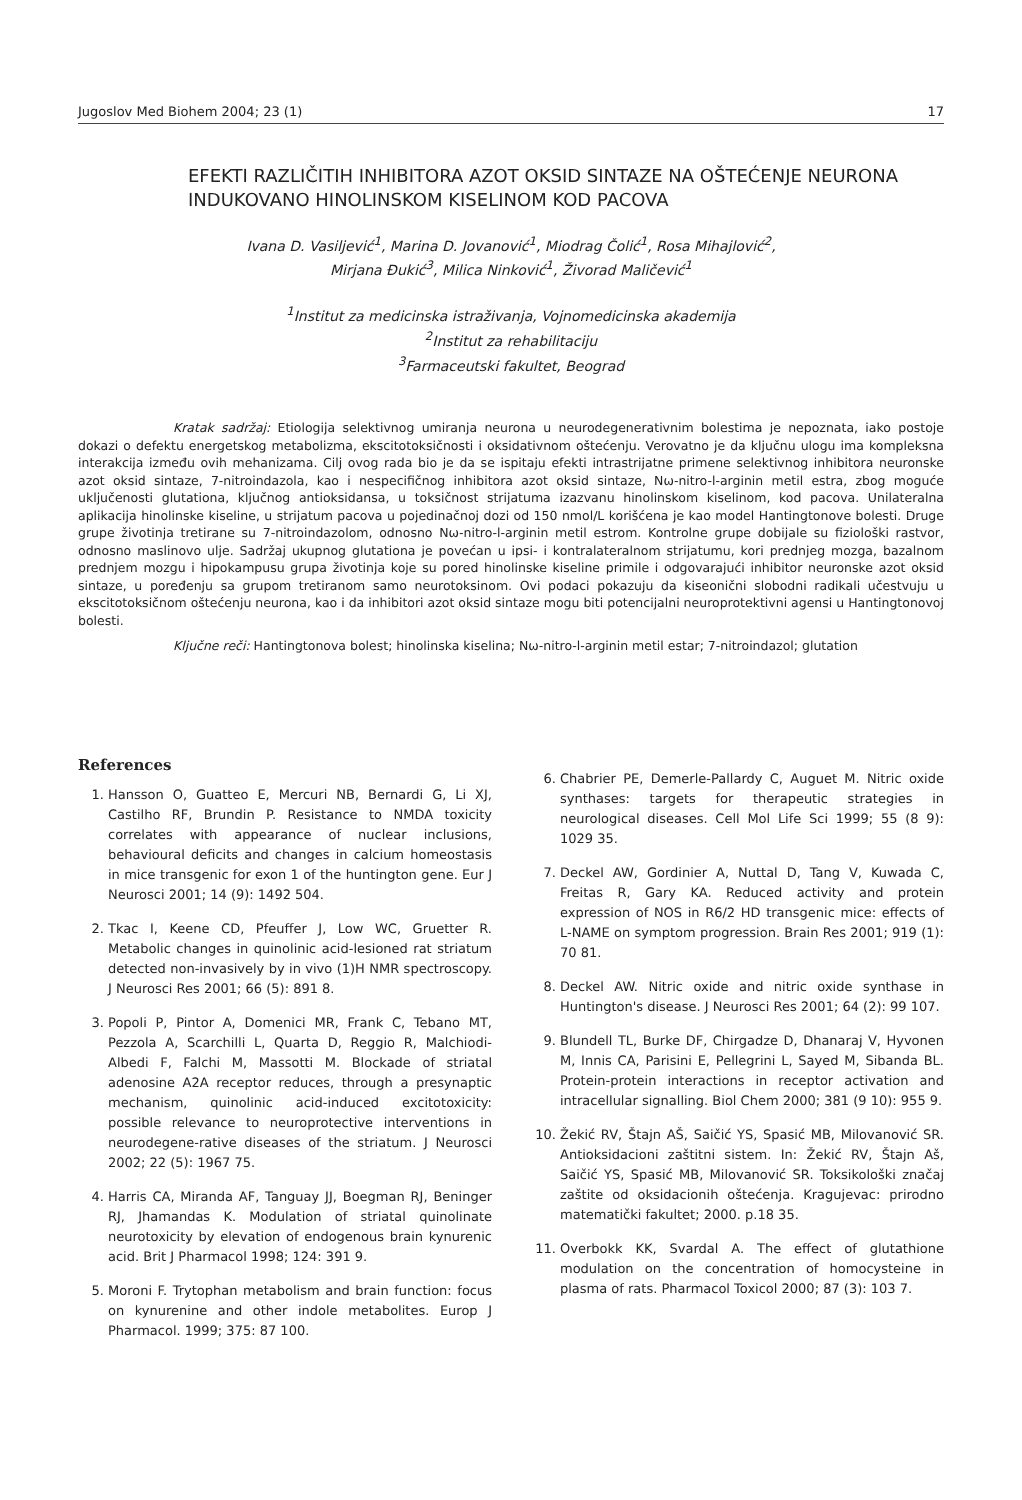Jugoslov Med Biohem 2004; 23 (1) 17
EFEKTI RAZLIČITIH INHIBITORA AZOT OKSID SINTAZE NA OŠTEĆENJE NEURONA INDUKOVANO HINOLINSKOM KISELINOM KOD PACOVA
Ivana D. Vasiljević<sup>1</sup>, Marina D. Jovanović<sup>1</sup>, Miodrag Čolić<sup>1</sup>, Rosa Mihajlović<sup>2</sup>,
Mirjana Đukić<sup>3</sup>, Milica Ninković<sup>1</sup>, Živorad Maličević<sup>1</sup>
<sup>1</sup> Institut za medicinska istraživanja, Vojnomedicinska akademija
<sup>2</sup> Institut za rehabilitaciju
<sup>3</sup> Farmaceutski fakultet, Beograd
Kratak sadržaj: Etiologija selektivnog umiranja neurona u neurodegenerativnim bolestima je nepoznata, iako postoje dokazi o defektu energetskog metabolizma, ekscitotoksičnosti i oksidativnom oštećenju. Verovatno je da ključnu ulogu ima kompleksna interakcija između ovih mehanizama. Cilj ovog rada bio je da se ispitaju efekti intrastrijatne primene selektivnog inhibitora neuronske azot oksid sintaze, 7-nitroindazola, kao i nespecifičnog inhibitora azot oksid sintaze, Nω-nitro-l-arginin metil estra, zbog moguće uključenosti glutationa, ključnog antioksidansa, u toksičnost strijatuma izazvanu hinolinskom kiselinom, kod pacova. Unilateralna aplikacija hinolinske kiseline, u strijatum pacova u pojedinačnoj dozi od 150 nmol/L korišćena je kao model Hantingtonove bolesti. Druge grupe životinja tretirane su 7-nitroindazolom, odnosno Nω-nitro-l-arginin metil estrom. Kontrolne grupe dobijale su fiziološki rastvor, odnosno maslinovo ulje. Sadržaj ukupnog glutationa je povećan u ipsi- i kontralateralnom strijatumu, kori prednjeg mozga, bazalnom prednjem mozgu i hipokampusu grupa životinja koje su pored hinolinske kiseline primile i odgovarajući inhibitor neuronske azot oksid sintaze, u poređenju sa grupom tretiranom samo neurotoksinom. Ovi podaci pokazuju da kiseonični slobodni radikali učestvuju u ekscitotoksičnom oštećenju neurona, kao i da inhibitori azot oksid sintaze mogu biti potencijalni neuroprotektivni agensi u Hantingtonovoj bolesti.
Ključne reči: Hantingtonova bolest; hinolinska kiselina; Nω-nitro-l-arginin metil estar; 7-nitroindazol; glutation
References
1. Hansson O, Guatteo E, Mercuri NB, Bernardi G, Li XJ, Castilho RF, Brundin P. Resistance to NMDA toxicity correlates with appearance of nuclear inclusions, behavioural deficits and changes in calcium homeostasis in mice transgenic for exon 1 of the huntington gene. Eur J Neurosci 2001; 14 (9): 1492 504.
2. Tkac I, Keene CD, Pfeuffer J, Low WC, Gruetter R. Metabolic changes in quinolinic acid-lesioned rat striatum detected non-invasively by in vivo (1)H NMR spectroscopy. J Neurosci Res 2001; 66 (5): 891 8.
3. Popoli P, Pintor A, Domenici MR, Frank C, Tebano MT, Pezzola A, Scarchilli L, Quarta D, Reggio R, Malchiodi-Albedi F, Falchi M, Massotti M. Blockade of striatal adenosine A2A receptor reduces, through a presynaptic mechanism, quinolinic acid-induced excitotoxicity: possible relevance to neuroprotective interventions in neurodegene-rative diseases of the striatum. J Neurosci 2002; 22 (5): 1967 75.
4. Harris CA, Miranda AF, Tanguay JJ, Boegman RJ, Beninger RJ, Jhamandas K. Modulation of striatal quinolinate neurotoxicity by elevation of endogenous brain kynurenic acid. Brit J Pharmacol 1998; 124: 391 9.
5. Moroni F. Trytophan metabolism and brain function: focus on kynurenine and other indole metabolites. Europ J Pharmacol. 1999; 375: 87 100.
6. Chabrier PE, Demerle-Pallardy C, Auguet M. Nitric oxide synthases: targets for therapeutic strategies in neurological diseases. Cell Mol Life Sci 1999; 55 (8 9): 1029 35.
7. Deckel AW, Gordinier A, Nuttal D, Tang V, Kuwada C, Freitas R, Gary KA. Reduced activity and protein expression of NOS in R6/2 HD transgenic mice: effects of L-NAME on symptom progression. Brain Res 2001; 919 (1): 70 81.
8. Deckel AW. Nitric oxide and nitric oxide synthase in Huntington's disease. J Neurosci Res 2001; 64 (2): 99 107.
9. Blundell TL, Burke DF, Chirgadze D, Dhanaraj V, Hyvonen M, Innis CA, Parisini E, Pellegrini L, Sayed M, Sibanda BL. Protein-protein interactions in receptor activation and intracellular signalling. Biol Chem 2000; 381 (9 10): 955 9.
10. Žekić RV, Štajn AŠ, Saičić YS, Spasić MB, Milovanović SR. Antioksidacioni zaštitni sistem. In: Žekić RV, Štajn Aš, Saičić YS, Spasić MB, Milovanović SR. Toksikološki značaj zaštite od oksidacionih oštećenja. Kragujevac: prirodno matematički fakultet; 2000. p.18 35.
11. Overbokk KK, Svardal A. The effect of glutathione modulation on the concentration of homocysteine in plasma of rats. Pharmacol Toxicol 2000; 87 (3): 103 7.